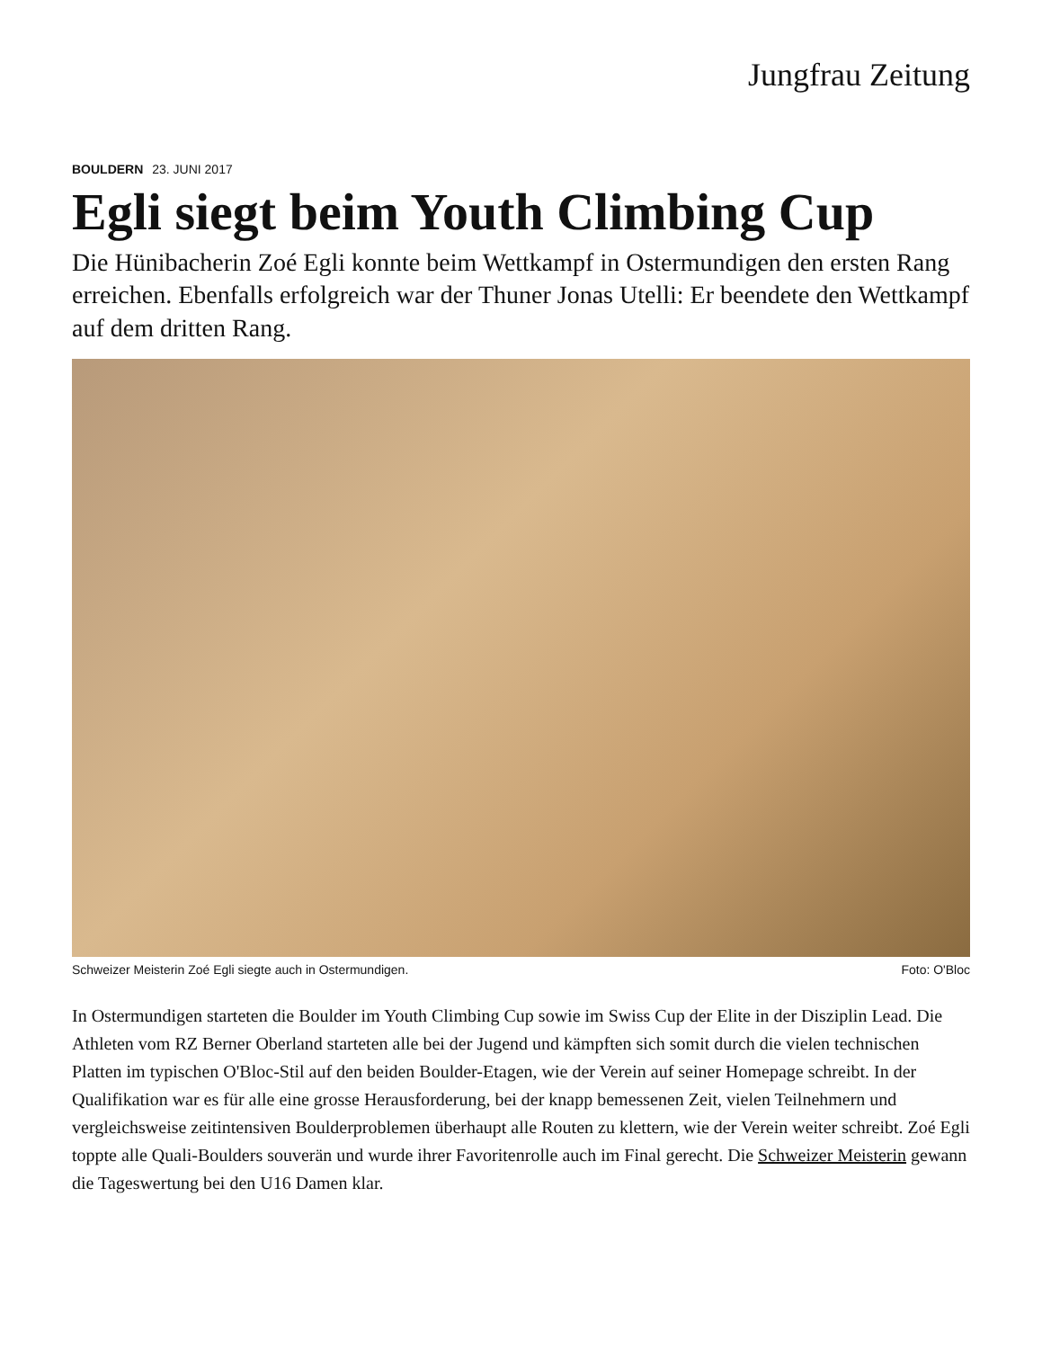Jungfrau Zeitung
BOULDERN 23. JUNI 2017
Egli siegt beim Youth Climbing Cup
Die Hünibacherin Zoé Egli konnte beim Wettkampf in Ostermundigen den ersten Rang erreichen. Ebenfalls erfolgreich war der Thuner Jonas Utelli: Er beendete den Wettkampf auf dem dritten Rang.
Schweizer Meisterin Zoé Egli siegte auch in Ostermundigen. Foto: O'Bloc
In Ostermundigen starteten die Boulder im Youth Climbing Cup sowie im Swiss Cup der Elite in der Disziplin Lead. Die Athleten vom RZ Berner Oberland starteten alle bei der Jugend und kämpften sich somit durch die vielen technischen Platten im typischen O'Bloc-Stil auf den beiden Boulder-Etagen, wie der Verein auf seiner Homepage schreibt. In der Qualifikation war es für alle eine grosse Herausforderung, bei der knapp bemessenen Zeit, vielen Teilnehmern und vergleichsweise zeitintensiven Boulderproblemen überhaupt alle Routen zu klettern, wie der Verein weiter schreibt. Zoé Egli toppte alle Quali-Boulders souverän und wurde ihrer Favoritenrolle auch im Final gerecht. Die Schweizer Meisterin gewann die Tageswertung bei den U16 Damen klar.